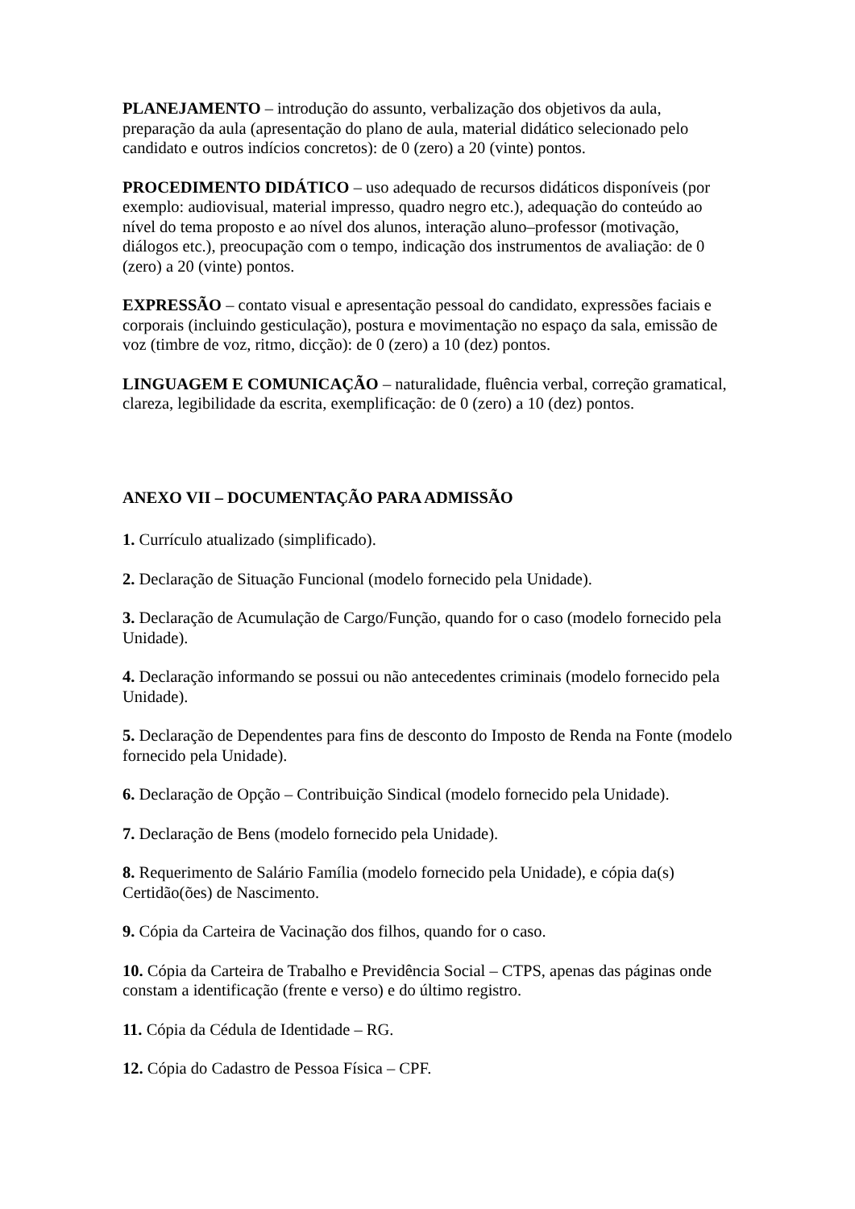PLANEJAMENTO – introdução do assunto, verbalização dos objetivos da aula, preparação da aula (apresentação do plano de aula, material didático selecionado pelo candidato e outros indícios concretos): de 0 (zero) a 20 (vinte) pontos.
PROCEDIMENTO DIDÁTICO – uso adequado de recursos didáticos disponíveis (por exemplo: audiovisual, material impresso, quadro negro etc.), adequação do conteúdo ao nível do tema proposto e ao nível dos alunos, interação aluno–professor (motivação, diálogos etc.), preocupação com o tempo, indicação dos instrumentos de avaliação: de 0 (zero) a 20 (vinte) pontos.
EXPRESSÃO – contato visual e apresentação pessoal do candidato, expressões faciais e corporais (incluindo gesticulação), postura e movimentação no espaço da sala, emissão de voz (timbre de voz, ritmo, dicção): de 0 (zero) a 10 (dez) pontos.
LINGUAGEM E COMUNICAÇÃO – naturalidade, fluência verbal, correção gramatical, clareza, legibilidade da escrita, exemplificação: de 0 (zero) a 10 (dez) pontos.
ANEXO VII – DOCUMENTAÇÃO PARA ADMISSÃO
1. Currículo atualizado (simplificado).
2. Declaração de Situação Funcional (modelo fornecido pela Unidade).
3. Declaração de Acumulação de Cargo/Função, quando for o caso (modelo fornecido pela Unidade).
4. Declaração informando se possui ou não antecedentes criminais (modelo fornecido pela Unidade).
5. Declaração de Dependentes para fins de desconto do Imposto de Renda na Fonte (modelo fornecido pela Unidade).
6. Declaração de Opção – Contribuição Sindical (modelo fornecido pela Unidade).
7. Declaração de Bens (modelo fornecido pela Unidade).
8. Requerimento de Salário Família (modelo fornecido pela Unidade), e cópia da(s) Certidão(ões) de Nascimento.
9. Cópia da Carteira de Vacinação dos filhos, quando for o caso.
10. Cópia da Carteira de Trabalho e Previdência Social – CTPS, apenas das páginas onde constam a identificação (frente e verso) e do último registro.
11. Cópia da Cédula de Identidade – RG.
12. Cópia do Cadastro de Pessoa Física – CPF.